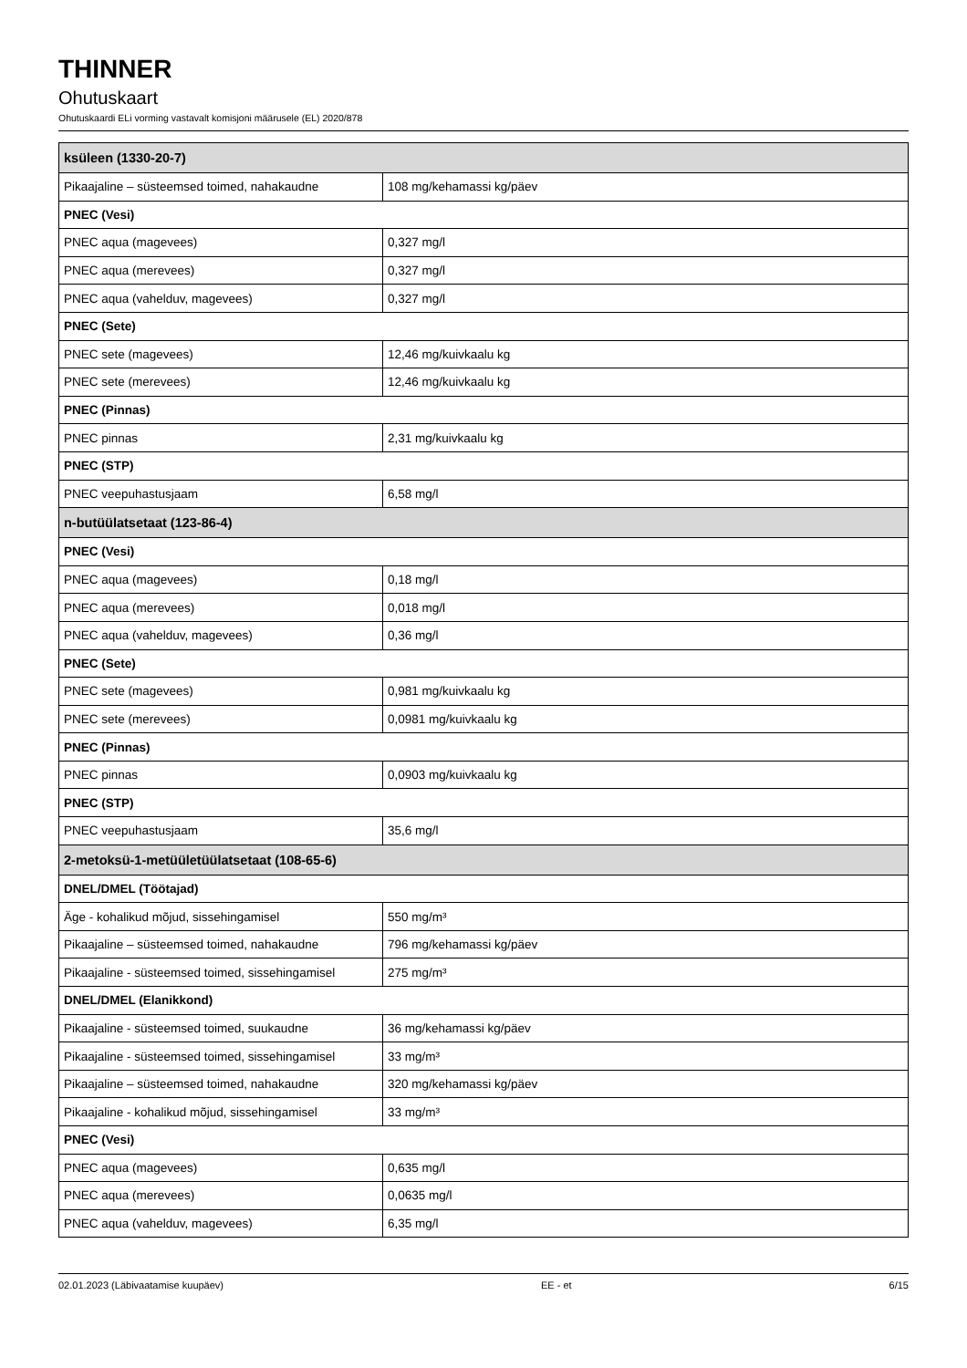THINNER
Ohutuskaart
Ohutuskaardi ELi vorming vastavalt komisjoni määrusele (EL) 2020/878
| ksüleen (1330-20-7) | |
| Pikaajaline – süsteemsed toimed, nahakaudne | 108 mg/kehamassi kg/päev |
| PNEC (Vesi) | |
| PNEC aqua (magevees) | 0,327 mg/l |
| PNEC aqua (merevees) | 0,327 mg/l |
| PNEC aqua (vahelduv, magevees) | 0,327 mg/l |
| PNEC (Sete) | |
| PNEC sete (magevees) | 12,46 mg/kuivkaalu kg |
| PNEC sete (merevees) | 12,46 mg/kuivkaalu kg |
| PNEC (Pinnas) | |
| PNEC pinnas | 2,31 mg/kuivkaalu kg |
| PNEC (STP) | |
| PNEC veepuhastusjaam | 6,58 mg/l |
| n-butüülatsetaat (123-86-4) | |
| PNEC (Vesi) | |
| PNEC aqua (magevees) | 0,18 mg/l |
| PNEC aqua (merevees) | 0,018 mg/l |
| PNEC aqua (vahelduv, magevees) | 0,36 mg/l |
| PNEC (Sete) | |
| PNEC sete (magevees) | 0,981 mg/kuivkaalu kg |
| PNEC sete (merevees) | 0,0981 mg/kuivkaalu kg |
| PNEC (Pinnas) | |
| PNEC pinnas | 0,0903 mg/kuivkaalu kg |
| PNEC (STP) | |
| PNEC veepuhastusjaam | 35,6 mg/l |
| 2-metoksü-1-metüületüülatsetaat (108-65-6) | |
| DNEL/DMEL (Töötajad) | |
| Äge - kohalikud mõjud, sissehingamisel | 550 mg/m³ |
| Pikaajaline – süsteemsed toimed, nahakaudne | 796 mg/kehamassi kg/päev |
| Pikaajaline - süsteemsed toimed, sissehingamisel | 275 mg/m³ |
| DNEL/DMEL (Elanikkond) | |
| Pikaajaline - süsteemsed toimed, suukaudne | 36 mg/kehamassi kg/päev |
| Pikaajaline - süsteemsed toimed, sissehingamisel | 33 mg/m³ |
| Pikaajaline – süsteemsed toimed, nahakaudne | 320 mg/kehamassi kg/päev |
| Pikaajaline - kohalikud mõjud, sissehingamisel | 33 mg/m³ |
| PNEC (Vesi) | |
| PNEC aqua (magevees) | 0,635 mg/l |
| PNEC aqua (merevees) | 0,0635 mg/l |
| PNEC aqua (vahelduv, magevees) | 6,35 mg/l |
02.01.2023 (Läbivaatamise kuupäev) EE - et 6/15